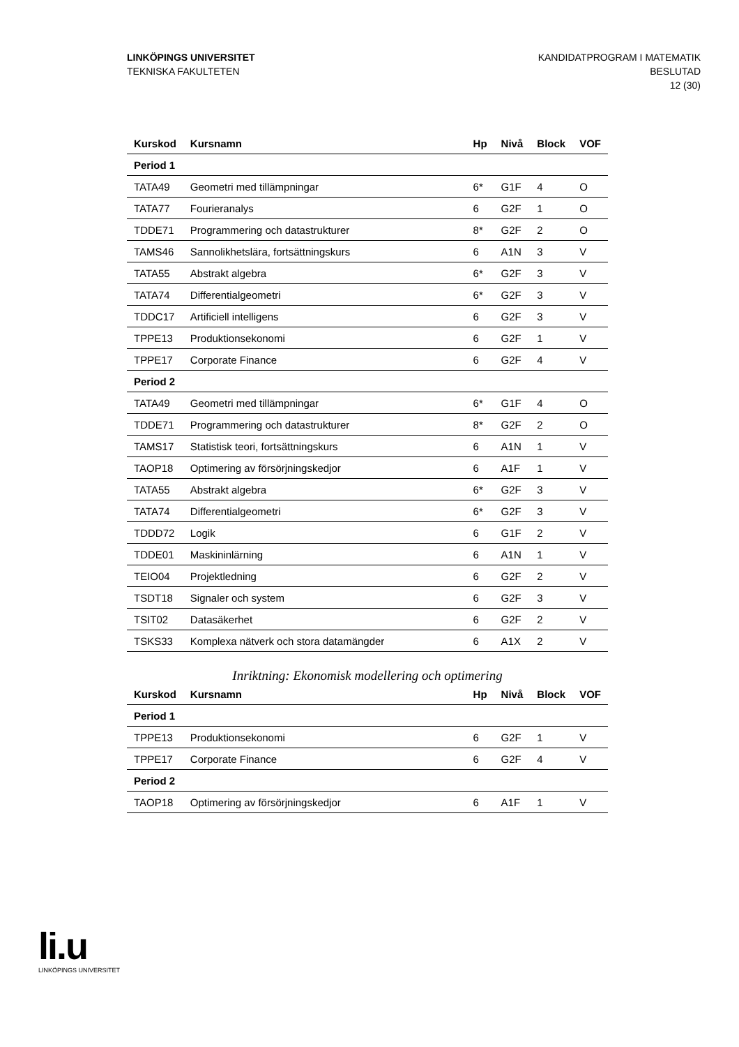LINKÖPINGS UNIVERSITET
TEKNISKA FAKULTETEN
KANDIDATPROGRAM I MATEMATIK
BESLUTAD
12 (30)
| Kurskod | Kursnamn | Hp | Nivå | Block | VOF |
| --- | --- | --- | --- | --- | --- |
| Period 1 | | | | | |
| TATA49 | Geometri med tillämpningar | 6* | G1F | 4 | O |
| TATA77 | Fourieranalys | 6 | G2F | 1 | O |
| TDDE71 | Programmering och datastrukturer | 8* | G2F | 2 | O |
| TAMS46 | Sannolikhetslära, fortsättningskurs | 6 | A1N | 3 | V |
| TATA55 | Abstrakt algebra | 6* | G2F | 3 | V |
| TATA74 | Differentialgeometri | 6* | G2F | 3 | V |
| TDDC17 | Artificiell intelligens | 6 | G2F | 3 | V |
| TPPE13 | Produktionsekonomi | 6 | G2F | 1 | V |
| TPPE17 | Corporate Finance | 6 | G2F | 4 | V |
| Period 2 | | | | | |
| TATA49 | Geometri med tillämpningar | 6* | G1F | 4 | O |
| TDDE71 | Programmering och datastrukturer | 8* | G2F | 2 | O |
| TAMS17 | Statistisk teori, fortsättningskurs | 6 | A1N | 1 | V |
| TAOP18 | Optimering av försörjningskedjor | 6 | A1F | 1 | V |
| TATA55 | Abstrakt algebra | 6* | G2F | 3 | V |
| TATA74 | Differentialgeometri | 6* | G2F | 3 | V |
| TDDD72 | Logik | 6 | G1F | 2 | V |
| TDDE01 | Maskininlärning | 6 | A1N | 1 | V |
| TEIO04 | Projektledning | 6 | G2F | 2 | V |
| TSDT18 | Signaler och system | 6 | G2F | 3 | V |
| TSIT02 | Datasäkerhet | 6 | G2F | 2 | V |
| TSKS33 | Komplexa nätverk och stora datamängder | 6 | A1X | 2 | V |
Inriktning: Ekonomisk modellering och optimering
| Kurskod | Kursnamn | Hp | Nivå | Block | VOF |
| --- | --- | --- | --- | --- | --- |
| Period 1 | | | | | |
| TPPE13 | Produktionsekonomi | 6 | G2F | 1 | V |
| TPPE17 | Corporate Finance | 6 | G2F | 4 | V |
| Period 2 | | | | | |
| TAOP18 | Optimering av försörjningskedjor | 6 | A1F | 1 | V |
li.u
LINKÖPINGS UNIVERSITET